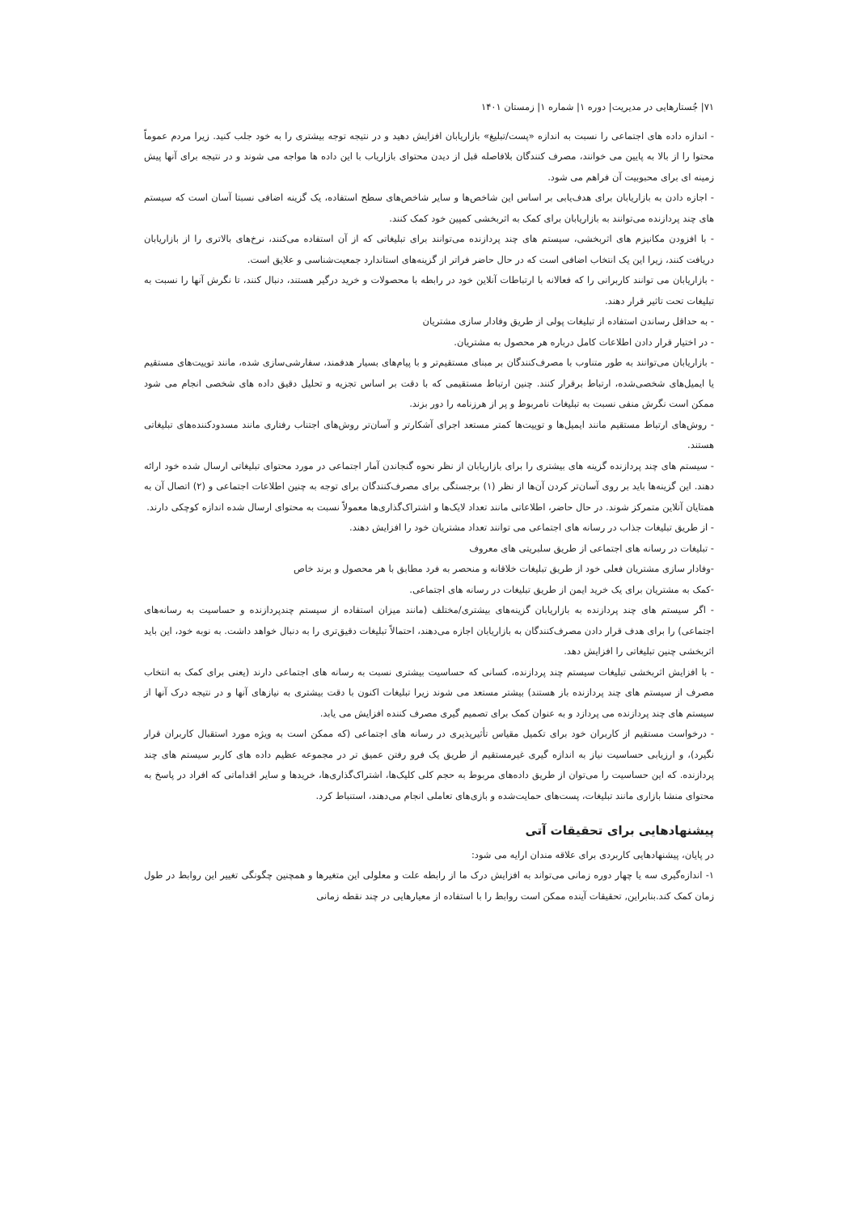۷۱| جُستارهایی در مدیریت| دوره ۱| شماره ۱| زمستان ۱۴۰۱
- اندازه داده های اجتماعی را نسبت به اندازه «پست/تبلیغ» بازاریابان افزایش دهید و در نتیجه توجه بیشتری را به خود جلب کنید. زیرا مردم عموماً محتوا را از بالا به پایین می خوانند، مصرف کنندگان بلافاصله قبل از دیدن محتوای بازاریاب با این داده ها مواجه می شوند و در نتیجه برای آنها پیش زمینه ای برای محبوبیت آن فراهم می شود.
- اجازه دادن به بازاریابان برای هدف‌یابی بر اساس این شاخص‌ها و سایر شاخص‌های سطح استفاده، یک گزینه اضافی نسبتا آسان است که سیستم های چند پردازنده می‌توانند به بازاریابان برای کمک به اثربخشی کمپین خود کمک کنند.
- با افزودن مکانیزم های اثربخشی، سیستم های چند پردازنده می‌توانند برای تبلیغاتی که از آن استفاده می‌کنند، نرخ‌های بالاتری را از بازاریابان دریافت کنند، زیرا این یک انتخاب اضافی است که در حال حاضر فراتر از گزینه‌های استاندارد جمعیت‌شناسی و علایق است.
- بازاریابان می توانند کاربرانی را که فعالانه با ارتباطات آنلاین خود در رابطه با محصولات و خرید درگیر هستند، دنبال کنند، تا نگرش آنها را نسبت به تبلیغات تحت تاثیر قرار دهند.
- به حداقل رساندن استفاده از تبلیغات پولی از طریق وفادار سازی مشتریان
- در اختیار قرار دادن اطلاعات کامل درباره هر محصول به مشتریان.
- بازاریابان می‌توانند به طور متناوب با مصرف‌کنندگان بر مبنای مستقیم‌تر و با پیام‌های بسیار هدفمند، سفارشی‌سازی شده، مانند توییت‌های مستقیم یا ایمیل‌های شخصی‌شده، ارتباط برقرار کنند. چنین ارتباط مستقیمی که با دقت بر اساس تجزیه و تحلیل دقیق داده های شخصی انجام می شود ممکن است نگرش منفی نسبت به تبلیغات نامربوط و پر از هرزنامه را دور بزند.
- روش‌های ارتباط مستقیم مانند ایمیل‌ها و توییت‌ها کمتر مستعد اجرای آشکارتر و آسان‌تر روش‌های اجتناب رفتاری مانند مسدودکننده‌های تبلیغاتی هستند.
- سیستم های چند پردازنده گزینه های بیشتری را برای بازاریابان از نظر نحوه گنجاندن آمار اجتماعی در مورد محتوای تبلیغاتی ارسال شده خود ارائه دهند. این گزینه‌ها باید بر روی آسان‌تر کردن آن‌ها از نظر (۱) برجستگی برای مصرف‌کنندگان برای توجه به چنین اطلاعات اجتماعی و (۲) اتصال آن به همتایان آنلاین متمرکز شوند. در حال حاضر، اطلاعاتی مانند تعداد لایک‌ها و اشتراک‌گذاری‌ها معمولاً نسبت به محتوای ارسال شده اندازه کوچکی دارند.
- از طریق تبلیغات جذاب در رسانه های اجتماعی می توانند تعداد مشتریان خود را افزایش دهند.
- تبلیغات در رسانه های اجتماعی از طریق سلبریتی های معروف
-وفادار سازی مشتریان فعلی خود از طریق تبلیغات خلاقانه و منحصر به فرد مطابق با هر محصول و برند خاص
-کمک به مشتریان برای یک خرید ایمن از طریق تبلیغات در رسانه های اجتماعی.
- اگر سیستم های چند پردازنده به بازاریابان گزینه‌های بیشتری/مختلف (مانند میزان استفاده از سیستم چندپردازنده و حساسیت به رسانه‌های اجتماعی) را برای هدف قرار دادن مصرف‌کنندگان به بازاریابان اجازه می‌دهند، احتمالاً تبلیغات دقیق‌تری را به دنبال خواهد داشت. به نوبه خود، این باید اثربخشی چنین تبلیغاتی را افزایش دهد.
- با افزایش اثربخشی تبلیغات سیستم چند پردازنده، کسانی که حساسیت بیشتری نسبت به رسانه های اجتماعی دارند (یعنی برای کمک به انتخاب مصرف از سیستم های چند پردازنده باز هستند) بیشتر مستعد می شوند زیرا تبلیغات اکنون با دقت بیشتری به نیازهای آنها و در نتیجه درک آنها از سیستم های چند پردازنده می پردازد و به عنوان کمک برای تصمیم گیری مصرف کننده افزایش می یابد.
- درخواست مستقیم از کاربران خود برای تکمیل مقیاس تأثیرپذیری در رسانه های اجتماعی (که ممکن است به ویژه مورد استقبال کاربران قرار نگیرد)، و ارزیابی حساسیت نیاز به اندازه گیری غیرمستقیم از طریق یک فرو رفتن عمیق تر در مجموعه عظیم داده های کاربر سیستم های چند پردازنده. که این حساسیت را می‌توان از طریق داده‌های مربوط به حجم کلی کلیک‌ها، اشتراک‌گذاری‌ها، خریدها و سایر اقداماتی که افراد در پاسخ به محتوای منشا بازاری مانند تبلیغات، پست‌های حمایت‌شده و بازی‌های تعاملی انجام می‌دهند، استنباط کرد.
پیشنهادهایی برای تحقیقات آتی
در پایان، پیشنهادهایی کاربردی برای علاقه مندان ارایه می شود:
۱- اندازه‌گیری سه یا چهار دوره زمانی می‌تواند به افزایش درک ما از رابطه علت و معلولی این متغیرها و همچنین چگونگی تغییر این روابط در طول زمان کمک کند.بنابراین, تحقیقات آینده ممکن است روابط را با استفاده از معیارهایی در چند نقطه زمانی